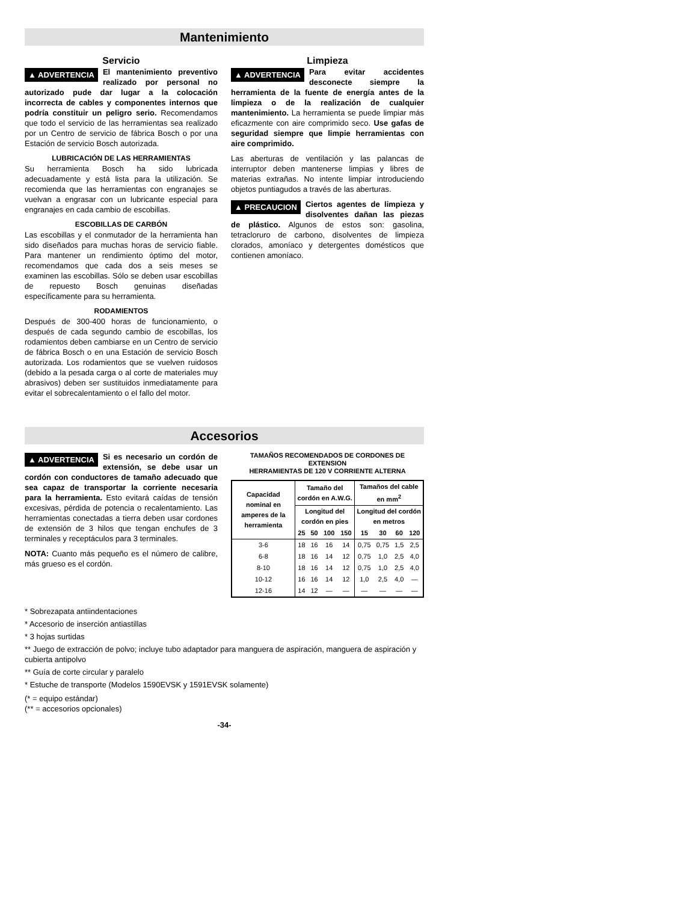Mantenimiento
Servicio
▲ ADVERTENCIA El mantenimiento preventivo realizado por personal no autorizado pude dar lugar a la colocación incorrecta de cables y componentes internos que podría constituir un peligro serio. Recomendamos que todo el servicio de las herramientas sea realizado por un Centro de servicio de fábrica Bosch o por una Estación de servicio Bosch autorizada.
LUBRICACIÓN DE LAS HERRAMIENTAS
Su herramienta Bosch ha sido lubricada adecuadamente y está lista para la utilización. Se recomienda que las herramientas con engranajes se vuelvan a engrasar con un lubricante especial para engranajes en cada cambio de escobillas.
ESCOBILLAS DE CARBÓN
Las escobillas y el conmutador de la herramienta han sido diseñados para muchas horas de servicio fiable. Para mantener un rendimiento óptimo del motor, recomendamos que cada dos a seis meses se examinen las escobillas. Sólo se deben usar escobillas de repuesto Bosch genuinas diseñadas específicamente para su herramienta.
RODAMIENTOS
Después de 300-400 horas de funcionamiento, o después de cada segundo cambio de escobillas, los rodamientos deben cambiarse en un Centro de servicio de fábrica Bosch o en una Estación de servicio Bosch autorizada. Los rodamientos que se vuelven ruidosos (debido a la pesada carga o al corte de materiales muy abrasivos) deben ser sustituidos inmediatamente para evitar el sobrecalentamiento o el fallo del motor.
Limpieza
▲ ADVERTENCIA Para evitar accidentes desconecte siempre la herramienta de la fuente de energía antes de la limpieza o de la realización de cualquier mantenimiento. La herramienta se puede limpiar más eficazmente con aire comprimido seco. Use gafas de seguridad siempre que limpie herramientas con aire comprimido.
Las aberturas de ventilación y las palancas de interruptor deben mantenerse limpias y libres de materias extrañas. No intente limpiar introduciendo objetos puntiagudos a través de las aberturas.
▲ PRECAUCION Ciertos agentes de limpieza y disolventes dañan las piezas de plástico. Algunos de estos son: gasolina, tetracloruro de carbono, disolventes de limpieza clorados, amoníaco y detergentes domésticos que contienen amoníaco.
Accesorios
▲ ADVERTENCIA Si es necesario un cordón de extensión, se debe usar un cordón con conductores de tamaño adecuado que sea capaz de transportar la corriente necesaria para la herramienta. Esto evitará caídas de tensión excesivas, pérdida de potencia o recalentamiento. Las herramientas conectadas a tierra deben usar cordones de extensión de 3 hilos que tengan enchufes de 3 terminales y receptáculos para 3 terminales.
NOTA: Cuanto más pequeño es el número de calibre, más grueso es el cordón.
TAMAÑOS RECOMENDADOS DE CORDONES DE EXTENSION
HERRAMIENTAS DE 120 V CORRIENTE ALTERNA
| Capacidad nominal en amperes de la herramienta | Tamaño del cordón en A.W.G. | | | | Tamaños del cable en mm<sup>2</sup> | | | |
| --- | --- | --- | --- | --- | --- | --- | --- | --- |
| | Longitud del cordón en pies | | | | Longitud del cordón en metros | | | |
| | 25 | 50 | 100 | 150 | 15 | 30 | 60 | 120 |
| 3-6 | 18 | 16 | 16 | 14 | 0,75 | 0,75 | 1,5 | 2,5 |
| 6-8 | 18 | 16 | 14 | 12 | 0,75 | 1,0 | 2,5 | 4,0 |
| 8-10 | 18 | 16 | 14 | 12 | 0,75 | 1,0 | 2,5 | 4,0 |
| 10-12 | 16 | 16 | 14 | 12 | 1,0 | 2,5 | 4,0 | — |
| 12-16 | 14 | 12 | — | — | — | — | — | — |
* Sobrezapata antiindentaciones
* Accesorio de inserción antiastillas
* 3 hojas surtidas
** Juego de extracción de polvo; incluye tubo adaptador para manguera de aspiración, manguera de aspiración y cubierta antipolvo
** Guía de corte circular y paralelo
* Estuche de transporte (Modelos 1590EVSK y 1591EVSK solamente)
(* = equipo estándar)
(** = accesorios opcionales)
-34-